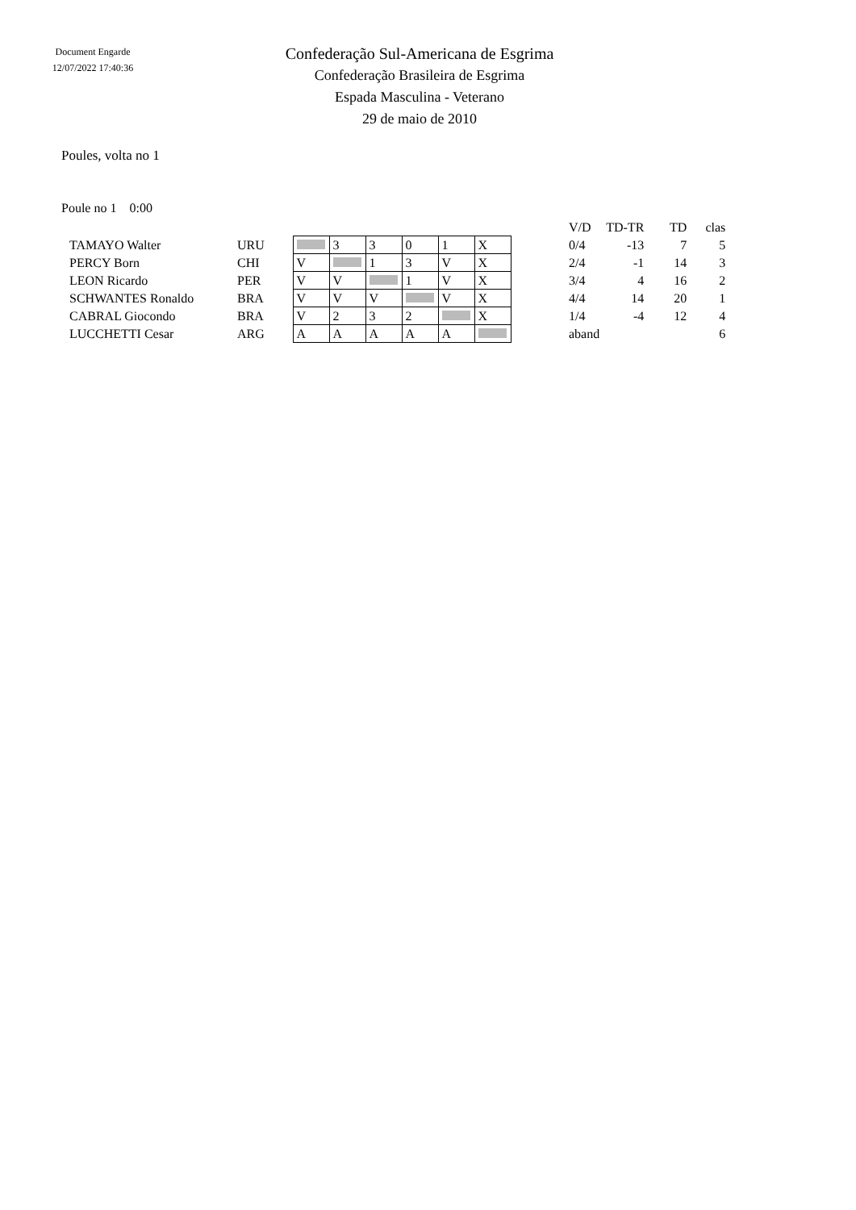Document Engarde
12/07/2022 17:40:36
Confederação Sul-Americana de Esgrima
Confederação Brasileira de Esgrima
Espada Masculina - Veterano
29 de maio de 2010
Poules, volta no 1
Poule no 1 0:00
| | | | | | | | | | V/D | TD-TR | TD | clas |
| TAMAYO Walter | URU | | 3 | 3 | 0 | 1 | X | | 0/4 | -13 | 7 | 5 |
| PERCY Born | CHI | V | | 1 | 3 | V | X | | 2/4 | -1 | 14 | 3 |
| LEON Ricardo | PER | V | V | | 1 | V | X | | 3/4 | 4 | 16 | 2 |
| SCHWANTES Ronaldo | BRA | V | V | V | | V | X | | 4/4 | 14 | 20 | 1 |
| CABRAL Giocondo | BRA | V | 2 | 3 | 2 | | X | | 1/4 | -4 | 12 | 4 |
| LUCCHETTI Cesar | ARG | A | A | A | A | A | | | aband | | | 6 |